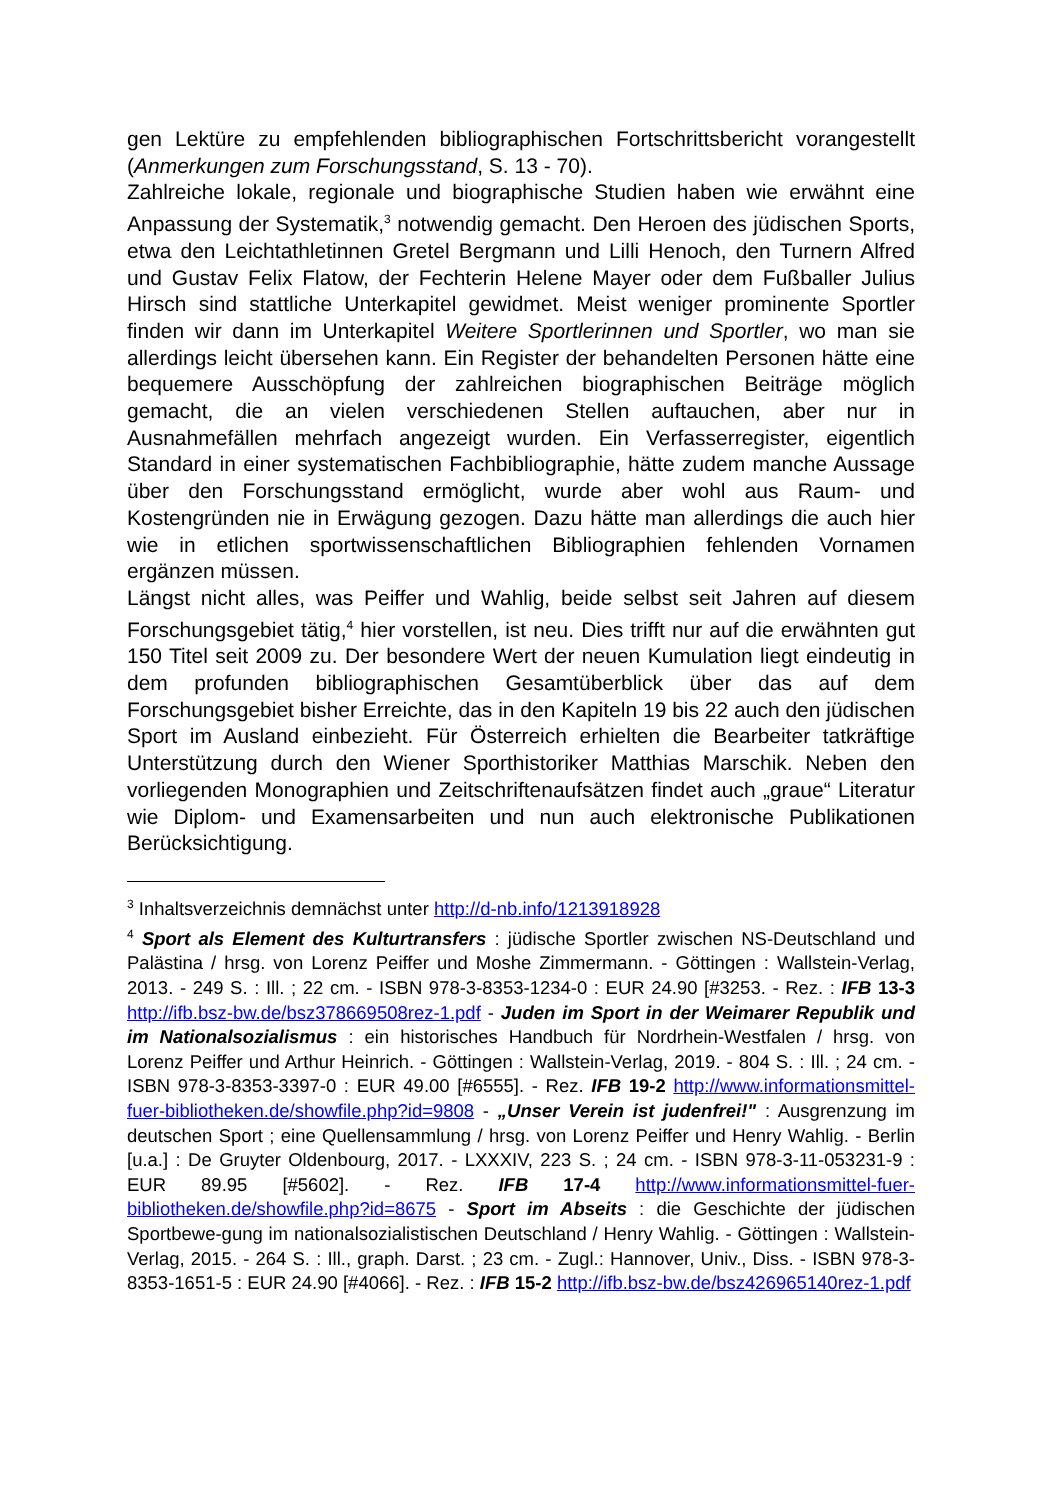gen Lektüre zu empfehlenden bibliographischen Fortschrittsbericht vorangestellt (Anmerkungen zum Forschungsstand, S. 13 - 70).
Zahlreiche lokale, regionale und biographische Studien haben wie erwähnt eine Anpassung der Systematik,<sup>3</sup> notwendig gemacht. Den Heroen des jüdischen Sports, etwa den Leichtathletinnen Gretel Bergmann und Lilli Henoch, den Turnern Alfred und Gustav Felix Flatow, der Fechterin Helene Mayer oder dem Fußballer Julius Hirsch sind stattliche Unterkapitel gewidmet. Meist weniger prominente Sportler finden wir dann im Unterkapitel Weitere Sportlerinnen und Sportler, wo man sie allerdings leicht übersehen kann. Ein Register der behandelten Personen hätte eine bequemere Ausschöpfung der zahlreichen biographischen Beiträge möglich gemacht, die an vielen verschiedenen Stellen auftauchen, aber nur in Ausnahmefällen mehrfach angezeigt wurden. Ein Verfasserregister, eigentlich Standard in einer systematischen Fachbibliographie, hätte zudem manche Aussage über den Forschungsstand ermöglicht, wurde aber wohl aus Raum- und Kostengründen nie in Erwägung gezogen. Dazu hätte man allerdings die auch hier wie in etlichen sportwissenschaftlichen Bibliographien fehlenden Vornamen ergänzen müssen.
Längst nicht alles, was Peiffer und Wahlig, beide selbst seit Jahren auf diesem Forschungsgebiet tätig,<sup>4</sup> hier vorstellen, ist neu. Dies trifft nur auf die erwähnten gut 150 Titel seit 2009 zu. Der besondere Wert der neuen Kumulation liegt eindeutig in dem profunden bibliographischen Gesamtüberblick über das auf dem Forschungsgebiet bisher Erreichte, das in den Kapiteln 19 bis 22 auch den jüdischen Sport im Ausland einbezieht. Für Österreich erhielten die Bearbeiter tatkräftige Unterstützung durch den Wiener Sporthistoriker Matthias Marschik. Neben den vorliegenden Monographien und Zeitschriftenaufsätzen findet auch „graue“ Literatur wie Diplom- und Examensarbeiten und nun auch elektronische Publikationen Berücksichtigung.
<sup>3</sup> Inhaltsverzeichnis demnächst unter http://d-nb.info/1213918928
<sup>4</sup> Sport als Element des Kulturtransfers : jüdische Sportler zwischen NS-Deutschland und Palästina / hrsg. von Lorenz Peiffer und Moshe Zimmermann. - Göttingen : Wallstein-Verlag, 2013. - 249 S. : Ill. ; 22 cm. - ISBN 978-3-8353-1234-0 : EUR 24.90 [#3253. - Rez. : IFB 13-3 http://ifb.bsz-bw.de/bsz378669508rez-1.pdf - Juden im Sport in der Weimarer Republik und im Nationalsozialismus : ein historisches Handbuch für Nordrhein-Westfalen / hrsg. von Lorenz Peiffer und Arthur Heinrich. - Göttingen : Wallstein-Verlag, 2019. - 804 S. : Ill. ; 24 cm. - ISBN 978-3-8353-3397-0 : EUR 49.00 [#6555]. - Rez. IFB 19-2 http://www.informationsmittel-fuer-bibliotheken.de/showfile.php?id=9808 - „Unser Verein ist judenfrei!" : Ausgrenzung im deutschen Sport ; eine Quellensammlung / hrsg. von Lorenz Peiffer und Henry Wahlig. - Berlin [u.a.] : De Gruyter Oldenbourg, 2017. - LXXXIV, 223 S. ; 24 cm. - ISBN 978-3-11-053231-9 : EUR 89.95 [#5602]. - Rez. IFB 17-4 http://www.informationsmittel-fuer-bibliotheken.de/showfile.php?id=8675 - Sport im Abseits : die Geschichte der jüdischen Sportbewe-gung im nationalsozialistischen Deutschland / Henry Wahlig. - Göttingen : Wallstein-Verlag, 2015. - 264 S. : Ill., graph. Darst. ; 23 cm. - Zugl.: Hannover, Univ., Diss. - ISBN 978-3-8353-1651-5 : EUR 24.90 [#4066]. - Rez. : IFB 15-2 http://ifb.bsz-bw.de/bsz426965140rez-1.pdf